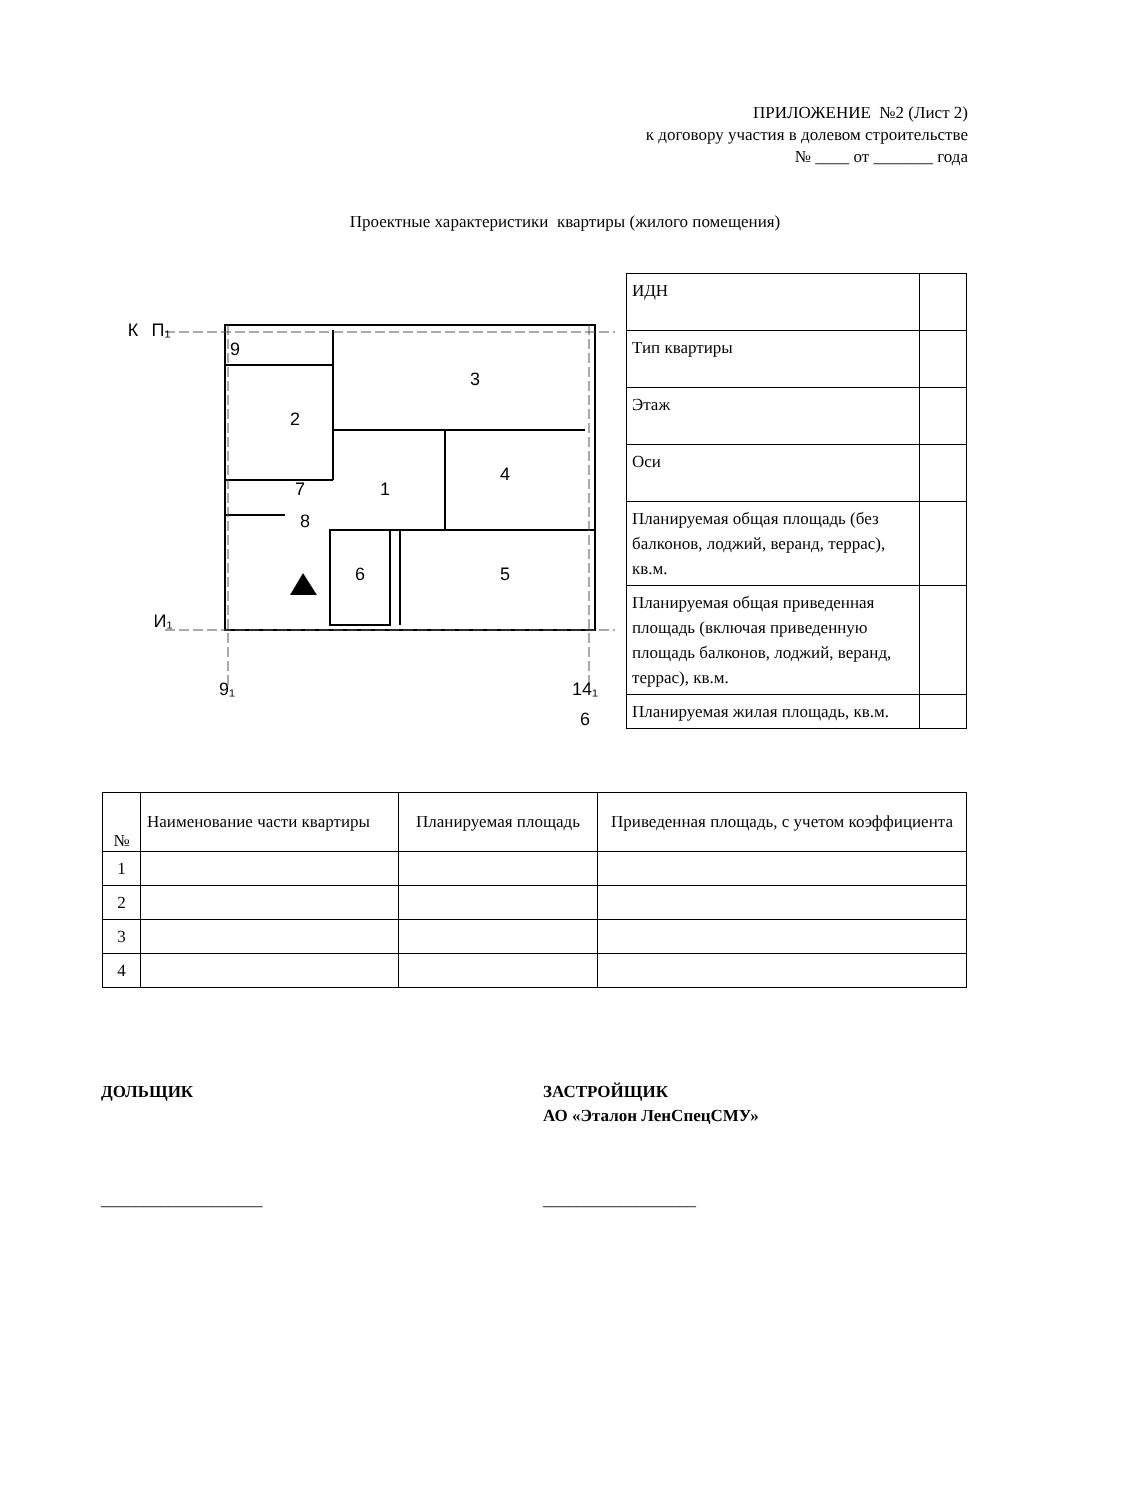ПРИЛОЖЕНИЕ №2 (Лист 2)
к договору участия в долевом строительстве
№ ____ от _______ года
Проектные характеристики квартиры (жилого помещения)
9
2
3
1
4
5
7
8
6
К
П₁
И₁
9₁
14₁
6
| ИДН | |
| Тип квартиры | |
| Этаж | |
| Оси | |
| Планируемая общая площадь (без балконов, лоджий, веранд, террас), кв.м. | |
| Планируемая общая приведенная площадь (включая приведенную площадь балконов, лоджий, веранд, террас), кв.м. | |
| Планируемая жилая площадь, кв.м. | |
| № | Наименование части квартиры | Планируемая площадь | Приведенная площадь, с учетом коэффициента |
| --- | --- | --- | --- |
| 1 | | | |
| 2 | | | |
| 3 | | | |
| 4 | | | |
ДОЛЬЩИК
ЗАСТРОЙЩИК
АО «Эталон ЛенСпецСМУ»
___________________ __________________